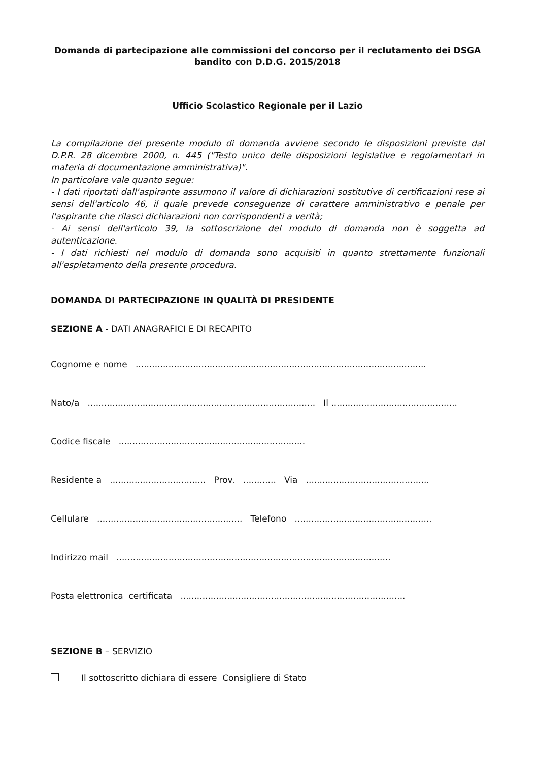Domanda di partecipazione alle commissioni del concorso per il reclutamento dei DSGA
bandito con D.D.G. 2015/2018
Ufficio Scolastico Regionale per il Lazio
La compilazione del presente modulo di domanda avviene secondo le disposizioni previste dal D.P.R. 28 dicembre 2000, n. 445 ("Testo unico delle disposizioni legislative e regolamentari in materia di documentazione amministrativa)".
In particolare vale quanto segue:
- I dati riportati dall'aspirante assumono il valore di dichiarazioni sostitutive di certificazioni rese ai sensi dell'articolo 46, il quale prevede conseguenze di carattere amministrativo e penale per l'aspirante che rilasci dichiarazioni non corrispondenti a verità;
- Ai sensi dell'articolo 39, la sottoscrizione del modulo di domanda non è soggetta ad autenticazione.
- I dati richiesti nel modulo di domanda sono acquisiti in quanto strettamente funzionali all'espletamento della presente procedura.
DOMANDA DI PARTECIPAZIONE IN QUALITÀ DI PRESIDENTE
SEZIONE A - DATI ANAGRAFICI E DI RECAPITO
Cognome e nome ..........................................................................................................
Nato/a ................................................................................... Il ..............................................
Codice fiscale ....................................................................
Residente a ................................... Prov. ............ Via .............................................
Cellulare ..................................................... Telefono ..................................................
Indirizzo mail ....................................................................................................
Posta elettronica certificata ..................................................................................
SEZIONE B – SERVIZIO
Il sottoscritto dichiara di essere Consigliere di Stato